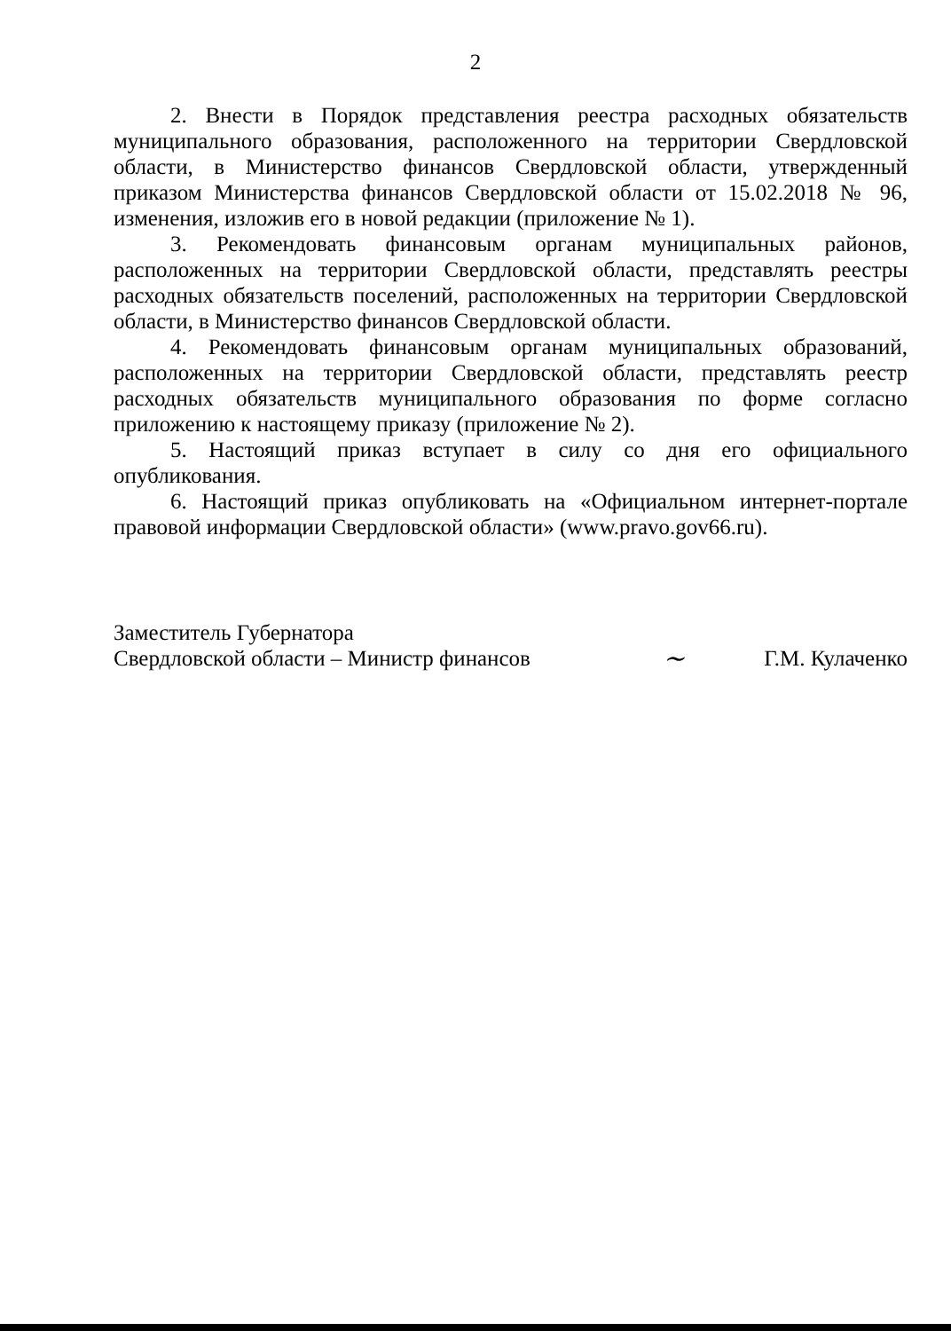2
2. Внести в Порядок представления реестра расходных обязательств муниципального образования, расположенного на территории Свердловской области, в Министерство финансов Свердловской области, утвержденный приказом Министерства финансов Свердловской области от 15.02.2018 № 96, изменения, изложив его в новой редакции (приложение № 1).
3. Рекомендовать финансовым органам муниципальных районов, расположенных на территории Свердловской области, представлять реестры расходных обязательств поселений, расположенных на территории Свердловской области, в Министерство финансов Свердловской области.
4. Рекомендовать финансовым органам муниципальных образований, расположенных на территории Свердловской области, представлять реестр расходных обязательств муниципального образования по форме согласно приложению к настоящему приказу (приложение № 2).
5. Настоящий приказ вступает в силу со дня его официального опубликования.
6. Настоящий приказ опубликовать на «Официальном интернет-портале правовой информации Свердловской области» (www.pravo.gov66.ru).
Заместитель Губернатора
Свердловской области – Министр финансов
~
Г.М. Кулаченко